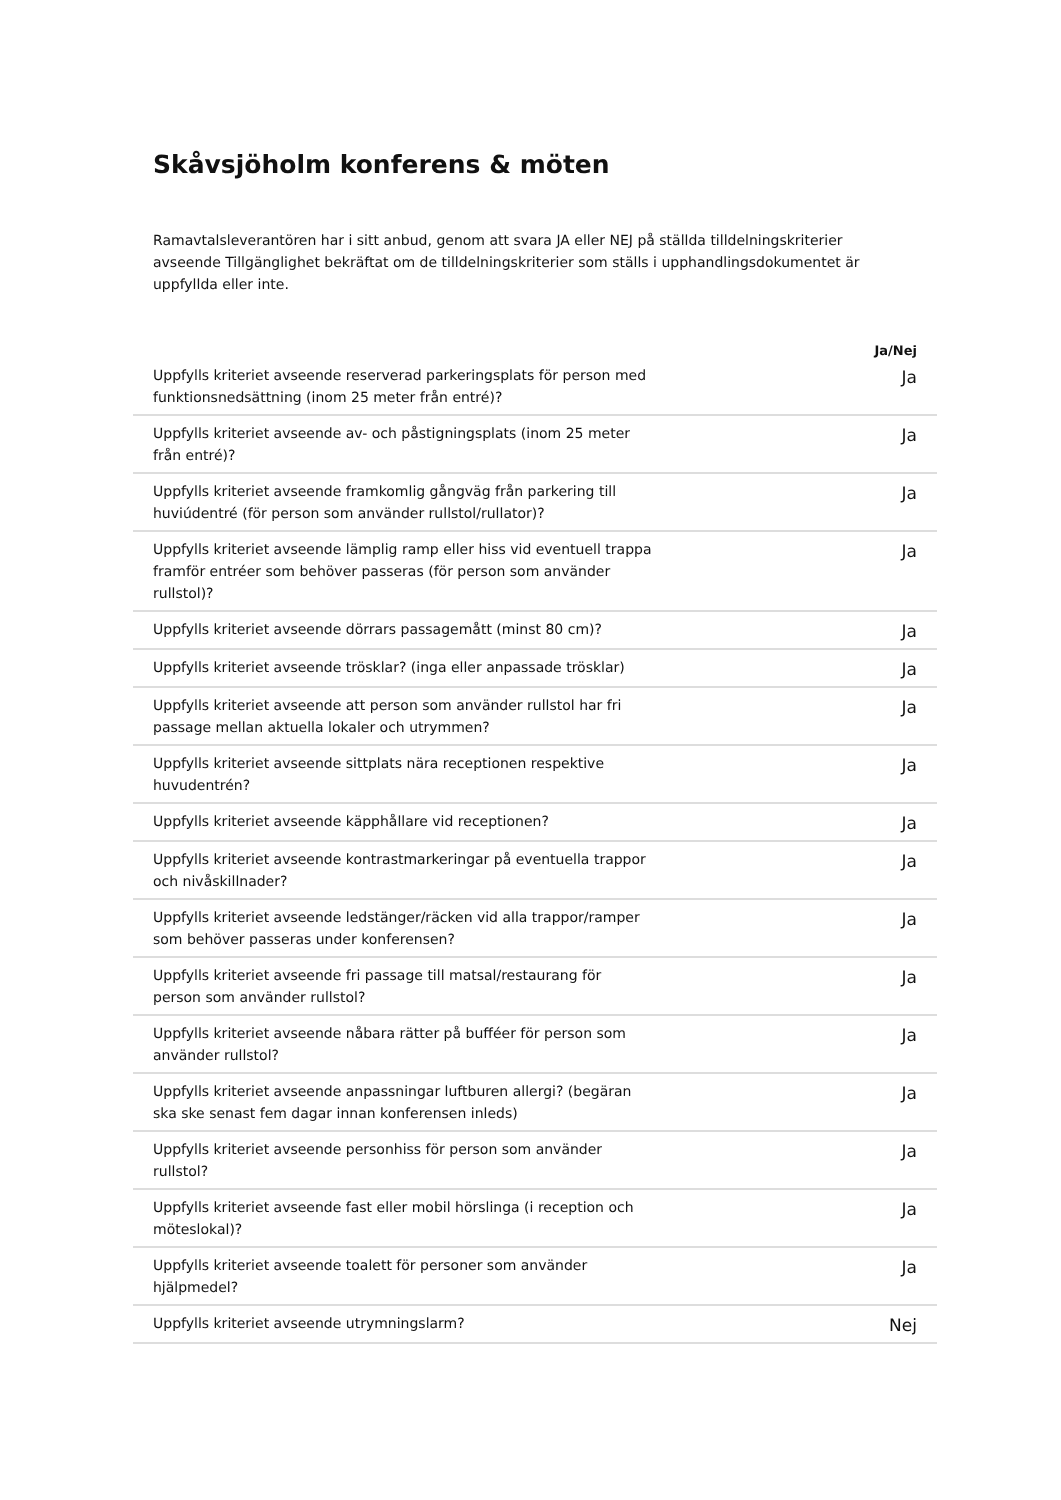Skåvsjöholm konferens & möten
Ramavtalsleverantören har i sitt anbud, genom att svara JA eller NEJ på ställda tilldelningskriterier avseende Tillgänglighet bekräftat om de tilldelningskriterier som ställs i upphandlingsdokumentet är uppfyllda eller inte.
| | Ja/Nej |
| --- | --- |
| Uppfylls kriteriet avseende reserverad parkeringsplats för person med funktionsnedsättning (inom 25 meter från entré)? | Ja |
| Uppfylls kriteriet avseende av- och påstigningsplats (inom 25 meter från entré)? | Ja |
| Uppfylls kriteriet avseende framkomlig gångväg från parkering till huviúdentré (för person som använder rullstol/rullator)? | Ja |
| Uppfylls kriteriet avseende lämplig ramp eller hiss vid eventuell trappa framför entréer som behöver passeras (för person som använder rullstol)? | Ja |
| Uppfylls kriteriet avseende dörrars passagemått (minst 80 cm)? | Ja |
| Uppfylls kriteriet avseende trösklar? (inga eller anpassade trösklar) | Ja |
| Uppfylls kriteriet avseende att person som använder rullstol har fri passage mellan aktuella lokaler och utrymmen? | Ja |
| Uppfylls kriteriet avseende sittplats nära receptionen respektive huvudentrén? | Ja |
| Uppfylls kriteriet avseende käpphållare vid receptionen? | Ja |
| Uppfylls kriteriet avseende kontrastmarkeringar på eventuella trappor och nivåskillnader? | Ja |
| Uppfylls kriteriet avseende ledstänger/räcken vid alla trappor/ramper som behöver passeras under konferensen? | Ja |
| Uppfylls kriteriet avseende fri passage till matsal/restaurang för person som använder rullstol? | Ja |
| Uppfylls kriteriet avseende nåbara rätter på bufféer för person som använder rullstol? | Ja |
| Uppfylls kriteriet avseende anpassningar luftburen allergi? (begäran ska ske senast fem dagar innan konferensen inleds) | Ja |
| Uppfylls kriteriet avseende personhiss för person som använder rullstol? | Ja |
| Uppfylls kriteriet avseende fast eller mobil hörslinga (i reception och möteslokal)? | Ja |
| Uppfylls kriteriet avseende toalett för personer som använder hjälpmedel? | Ja |
| Uppfylls kriteriet avseende utrymningslarm? | Nej |